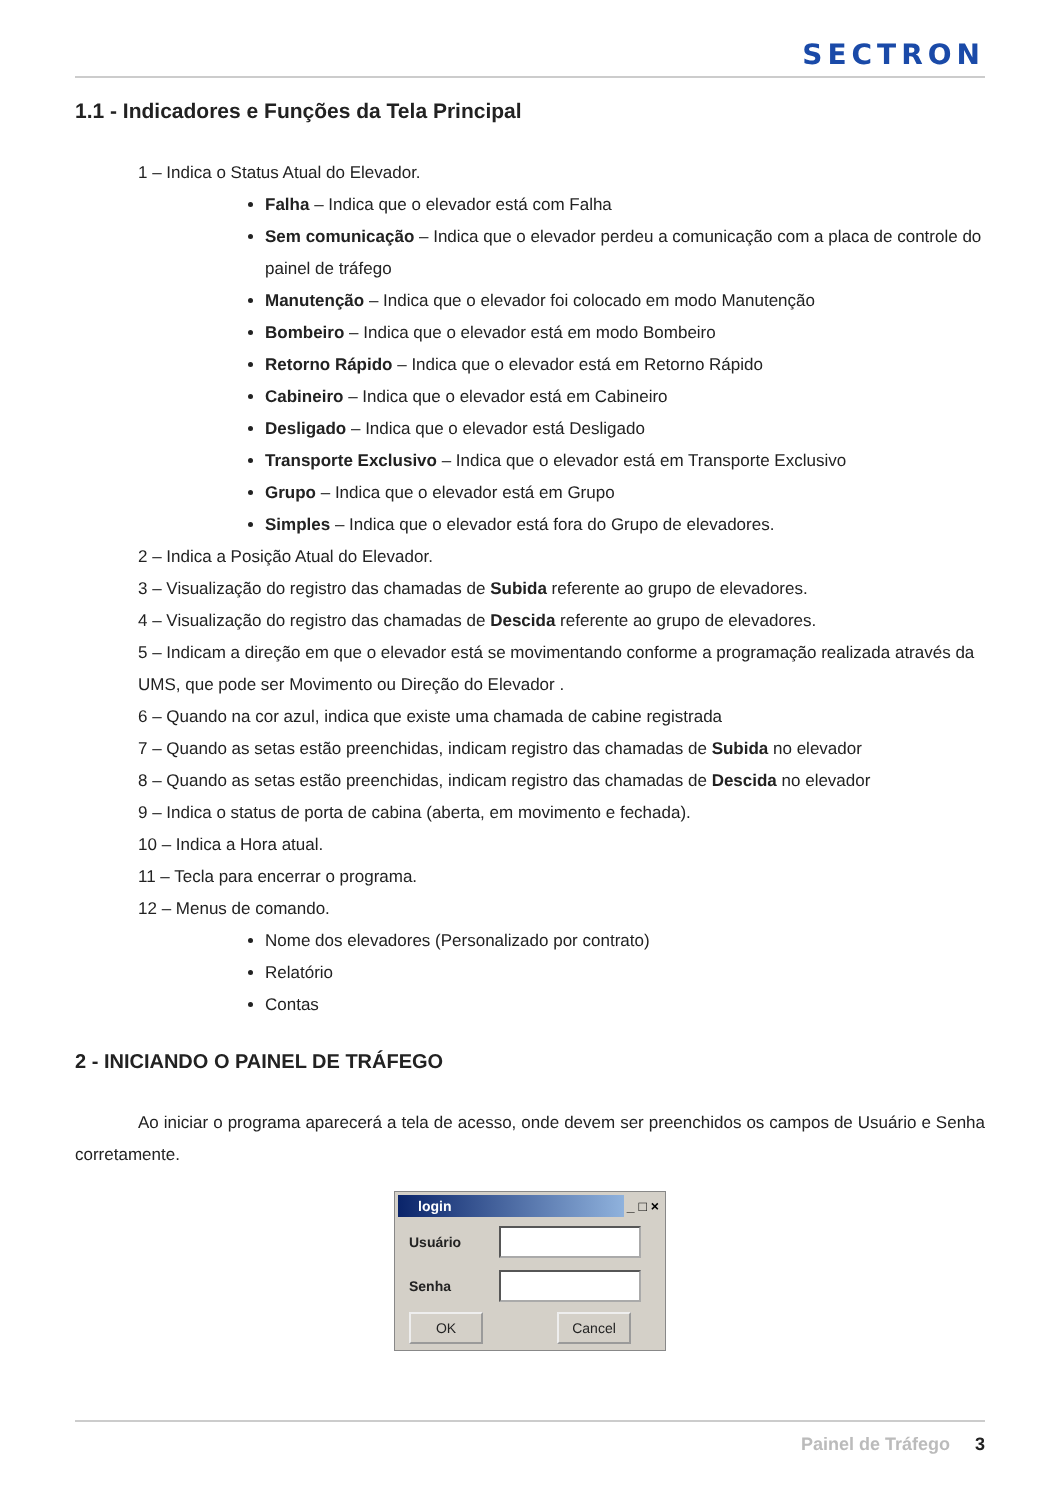SECTRON
1.1 - Indicadores e Funções da Tela Principal
1 – Indica o Status Atual do Elevador.
Falha – Indica que o elevador está com Falha
Sem comunicação – Indica que o elevador perdeu a comunicação com a placa de controle do painel de tráfego
Manutenção – Indica que o elevador foi colocado em modo Manutenção
Bombeiro – Indica que o elevador está em modo Bombeiro
Retorno Rápido – Indica que o elevador está em Retorno Rápido
Cabineiro – Indica que o elevador está em Cabineiro
Desligado – Indica que o elevador está Desligado
Transporte Exclusivo – Indica que o elevador está em Transporte Exclusivo
Grupo – Indica que o elevador está em Grupo
Simples – Indica que o elevador está fora do Grupo de elevadores.
2 – Indica a Posição Atual do Elevador.
3 – Visualização do registro das chamadas de Subida referente ao grupo de elevadores.
4 – Visualização do registro das chamadas de Descida referente ao grupo de elevadores.
5 – Indicam a direção em que o elevador está se movimentando conforme a programação realizada através da UMS, que pode ser Movimento ou Direção do Elevador .
6 – Quando na cor azul, indica que existe uma chamada de cabine registrada
7 – Quando as setas estão preenchidas, indicam registro das chamadas de Subida no elevador
8 – Quando as setas estão preenchidas, indicam registro das chamadas de Descida no elevador
9 – Indica o status de porta de cabina (aberta, em movimento e fechada).
10 – Indica a Hora atual.
11 – Tecla para encerrar o programa.
12 – Menus de comando.
Nome dos elevadores (Personalizado por contrato)
Relatório
Contas
2 - INICIANDO O PAINEL DE TRÁFEGO
Ao iniciar o programa aparecerá a tela de acesso, onde devem ser preenchidos os campos de Usuário e Senha corretamente.
login _ □ ×
Usuário
Senha
OK Cancel
Painel de Tráfego 3